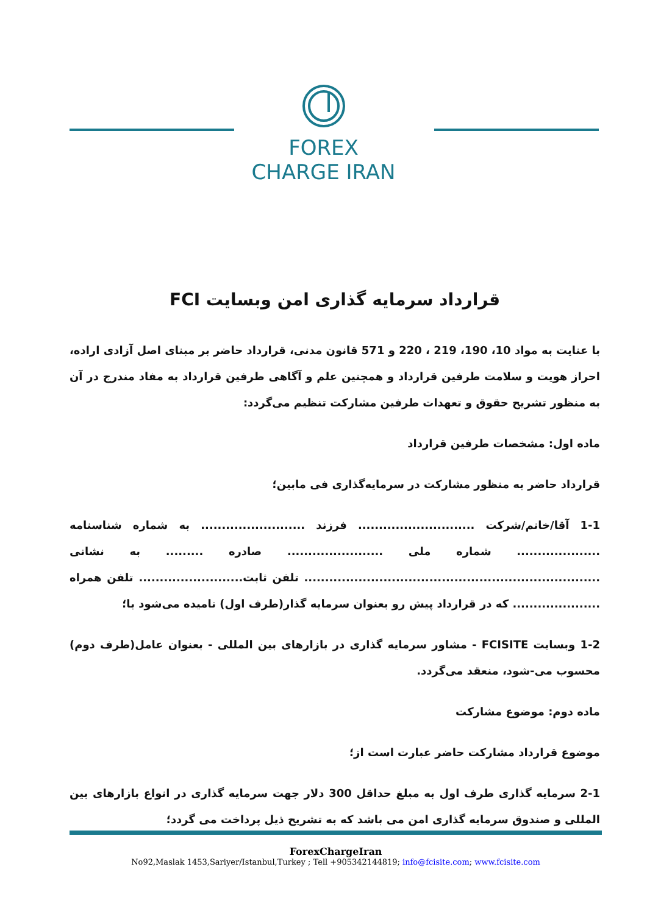FOREX
CHARGE IRAN
قرارداد سرمایه گذاری امن وبسایت FCI
با عنایت به مواد 10، 190، 219 ، 220 و 571 قانون مدنی، قرارداد حاضر بر مبنای اصل آزادی اراده، احراز هویت و سلامت طرفین قرارداد و همچنین علم و آگاهی طرفین قرارداد به مفاد مندرج در آن به منظور تشریح حقوق و تعهدات طرفین مشارکت تنظیم می‌گردد:
ماده اول: مشخصات طرفین قرارداد
قرارداد حاضر به منظور مشارکت در سرمایه‌گذاری فی مابین؛
1-1 آقا/خانم/شرکت ............................ فرزند ......................... به شماره شناسنامه .................... شماره ملی ....................... صادره ......... به نشانی ....................................................................... تلفن ثابت......................... تلفن همراه ..................... که در قرارداد پیش رو بعنوان سرمایه گذار(طرف اول) نامیده می‌شود با؛
1-2 وبسایت FCISITE - مشاور سرمایه گذاری در بازارهای بین المللی - بعنوان عامل(طرف دوم) محسوب می-شود، منعقد می‌گردد.
ماده دوم: موضوع مشارکت
موضوع قرارداد مشارکت حاضر عبارت است از؛
2-1 سرمایه گذاری طرف اول به مبلغ حداقل 300 دلار جهت سرمایه گذاری در انواع بازارهای بین المللی و صندوق سرمایه گذاری امن می باشد که به تشریح ذیل پرداخت می گردد؛
ForexChargeIran
No92,Maslak 1453,Sariyer/Istanbul,Turkey ; Tell +905342144819; info@fcisite.com; www.fcisite.com